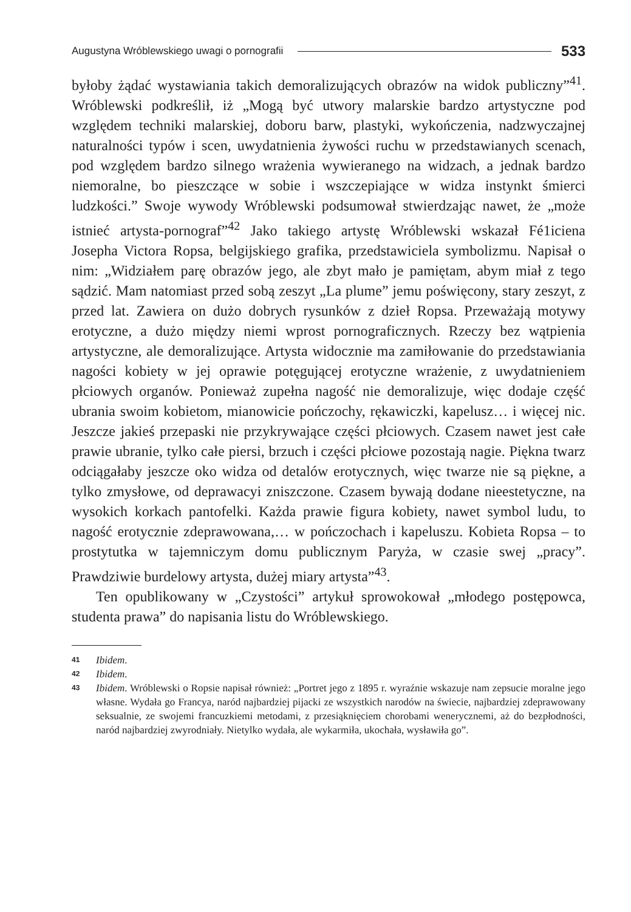Augustyna Wróblewskiego uwagi o pornografii 533
byłoby żądać wystawiania takich demoralizujących obrazów na widok publiczny”<sup>41</sup>. Wróblewski podkreślił, iż „Mogą być utwory malarskie bardzo artystyczne pod względem techniki malarskiej, doboru barw, plastyki, wykończenia, nadzwyczajnej naturalności typów i scen, uwydatnienia żywości ruchu w przedstawianych scenach, pod względem bardzo silnego wrażenia wywieranego na widzach, a jednak bardzo niemoralne, bo pieszczące w sobie i wszczepiające w widza instynkt śmierci ludzkości.” Swoje wywody Wróblewski podsumował stwierdzając nawet, że „może istnieć artysta-pornograf”<sup>42</sup> Jako takiego artystę Wróblewski wskazał Fé1iciena Josepha Victora Ropsa, belgijskiego grafika, przedstawiciela symbolizmu. Napisał o nim: „Widziałem parę obrazów jego, ale zbyt mało je pamiętam, abym miał z tego sądzić. Mam natomiast przed sobą zeszyt „La plume” jemu poświęcony, stary zeszyt, z przed lat. Zawiera on dużo dobrych rysunków z dzieł Ropsa. Przeważają motywy erotyczne, a dużo między niemi wprost pornograficznych. Rzeczy bez wątpienia artystyczne, ale demoralizujące. Artysta widocznie ma zamiłowanie do przedstawiania nagości kobiety w jej oprawie potęgującej erotyczne wrażenie, z uwydatnieniem płciowych organów. Ponieważ zupełna nagość nie demoralizuje, więc dodaje część ubrania swoim kobietom, mianowicie pończochy, rękawiczki, kapelusz… i więcej nic. Jeszcze jakieś przepaski nie przykrywające części płciowych. Czasem nawet jest całe prawie ubranie, tylko całe piersi, brzuch i części płciowe pozostają nagie. Piękna twarz odciągałaby jeszcze oko widza od detalów erotycznych, więc twarze nie są piękne, a tylko zmysłowe, od deprawacyi zniszczone. Czasem bywają dodane nieestetyczne, na wysokich korkach pantofelki. Każda prawie figura kobiety, nawet symbol ludu, to nagość erotycznie zdeprawowana,… w pończochach i kapeluszu. Kobieta Ropsa – to prostytutka w tajemniczym domu publicznym Paryża, w czasie swej „pracy”. Prawdziwie burdelowy artysta, dużej miary artysta”<sup>43</sup>.
Ten opublikowany w „Czystości” artykuł sprowokował „młodego postępowca, studenta prawa” do napisania listu do Wróblewskiego.
41 Ibidem.
42 Ibidem.
43 Ibidem. Wróblewski o Ropsie napisał również: „Portret jego z 1895 r. wyraźnie wskazuje nam zepsucie moralne jego własne. Wydała go Francya, naród najbardziej pijacki ze wszystkich narodów na świecie, najbardziej zdeprawowany seksualnie, ze swojemi francuzkiemi metodami, z przesiąknięciem chorobami wenerycznemi, aż do bezpłodności, naród najbardziej zwyrodniały. Nietylko wydała, ale wykarmiła, ukochała, wysławiła go”.